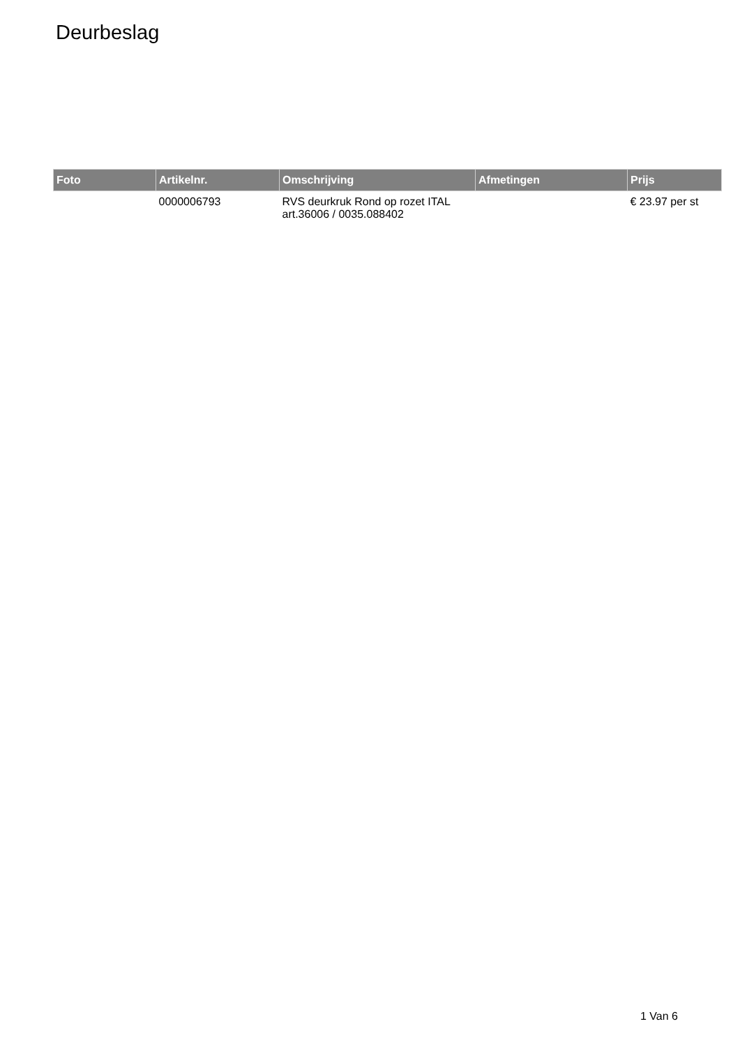Deurbeslag
| Foto | Artikelnr. | Omschrijving | Afmetingen | Prijs |
| --- | --- | --- | --- | --- |
| | 0000006793 | RVS deurkruk Rond op rozet ITAL art.36006 / 0035.088402 | | € 23.97 per st |
1 Van 6